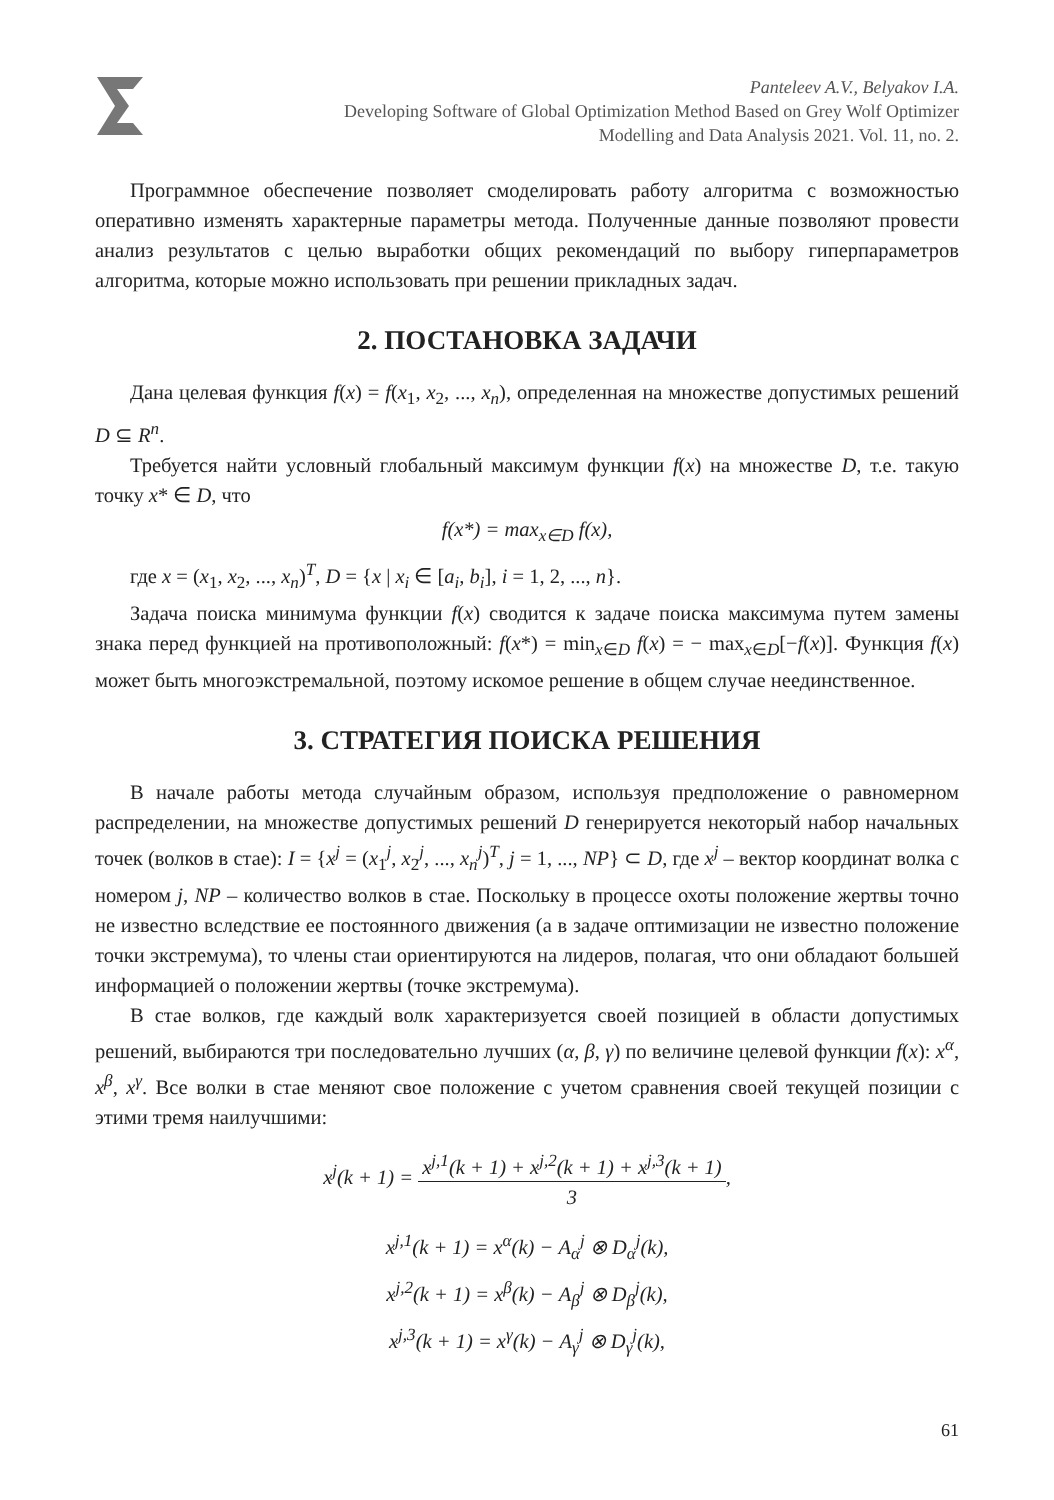Panteleev A.V., Belyakov I.A.
Developing Software of Global Optimization Method Based on Grey Wolf Optimizer
Modelling and Data Analysis 2021. Vol. 11, no. 2.
Программное обеспечение позволяет смоделировать работу алгоритма с возможностью оперативно изменять характерные параметры метода. Полученные данные позволяют провести анализ результатов с целью выработки общих рекомендаций по выбору гиперпараметров алгоритма, которые можно использовать при решении прикладных задач.
2. ПОСТАНОВКА ЗАДАЧИ
Дана целевая функция f(x) = f(x<sub>1</sub>, x<sub>2</sub>, ..., x<sub>n</sub>), определенная на множестве допустимых решений D ⊆ R<sup>n</sup>.
Требуется найти условный глобальный максимум функции f(x) на множестве D, т.е. такую точку x* ∈ D, что
f(x*) = max<sub>x∈D</sub> f(x),
где x = (x<sub>1</sub>, x<sub>2</sub>, ..., x<sub>n</sub>)<sup>T</sup>, D = {x | x<sub>i</sub> ∈ [a<sub>i</sub>, b<sub>i</sub>], i = 1, 2, ..., n}.
Задача поиска минимума функции f(x) сводится к задаче поиска максимума путем замены знака перед функцией на противоположный: f(x*) = min<sub>x∈D</sub> f(x) = − max<sub>x∈D</sub>[−f(x)]. Функция f(x) может быть многоэкстремальной, поэтому искомое решение в общем случае неединственное.
3. СТРАТЕГИЯ ПОИСКА РЕШЕНИЯ
В начале работы метода случайным образом, используя предположение о равномерном распределении, на множестве допустимых решений D генерируется некоторый набор начальных точек (волков в стае): I = {x<sup>j</sup> = (x<sub>1</sub><sup>j</sup>, x<sub>2</sub><sup>j</sup>, ..., x<sub>n</sub><sup>j</sup>)<sup>T</sup>, j = 1, ..., NP} ⊂ D, где x<sup>j</sup> – вектор координат волка с номером j, NP – количество волков в стае. Поскольку в процессе охоты положение жертвы точно не известно вследствие ее постоянного движения (а в задаче оптимизации не известно положение точки экстремума), то члены стаи ориентируются на лидеров, полагая, что они обладают большей информацией о положении жертвы (точке экстремума).
В стае волков, где каждый волк характеризуется своей позицией в области допустимых решений, выбираются три последовательно лучших (α, β, γ) по величине целевой функции f(x): x<sup>α</sup>, x<sup>β</sup>, x<sup>γ</sup>. Все волки в стае меняют свое положение с учетом сравнения своей текущей позиции с этими тремя наилучшими:
x<sup>j</sup>(k + 1) = x<sup>j,1</sup>(k + 1) + x<sup>j,2</sup>(k + 1) + x<sup>j,3</sup>(k + 1) 3,
x<sup>j,1</sup>(k + 1) = x<sup>α</sup>(k) − A<sub>α</sub><sup>j</sup> ⊗ D<sub>α</sub><sup>j</sup>(k),
x<sup>j,2</sup>(k + 1) = x<sup>β</sup>(k) − A<sub>β</sub><sup>j</sup> ⊗ D<sub>β</sub><sup>j</sup>(k),
x<sup>j,3</sup>(k + 1) = x<sup>γ</sup>(k) − A<sub>γ</sub><sup>j</sup> ⊗ D<sub>γ</sub><sup>j</sup>(k),
61